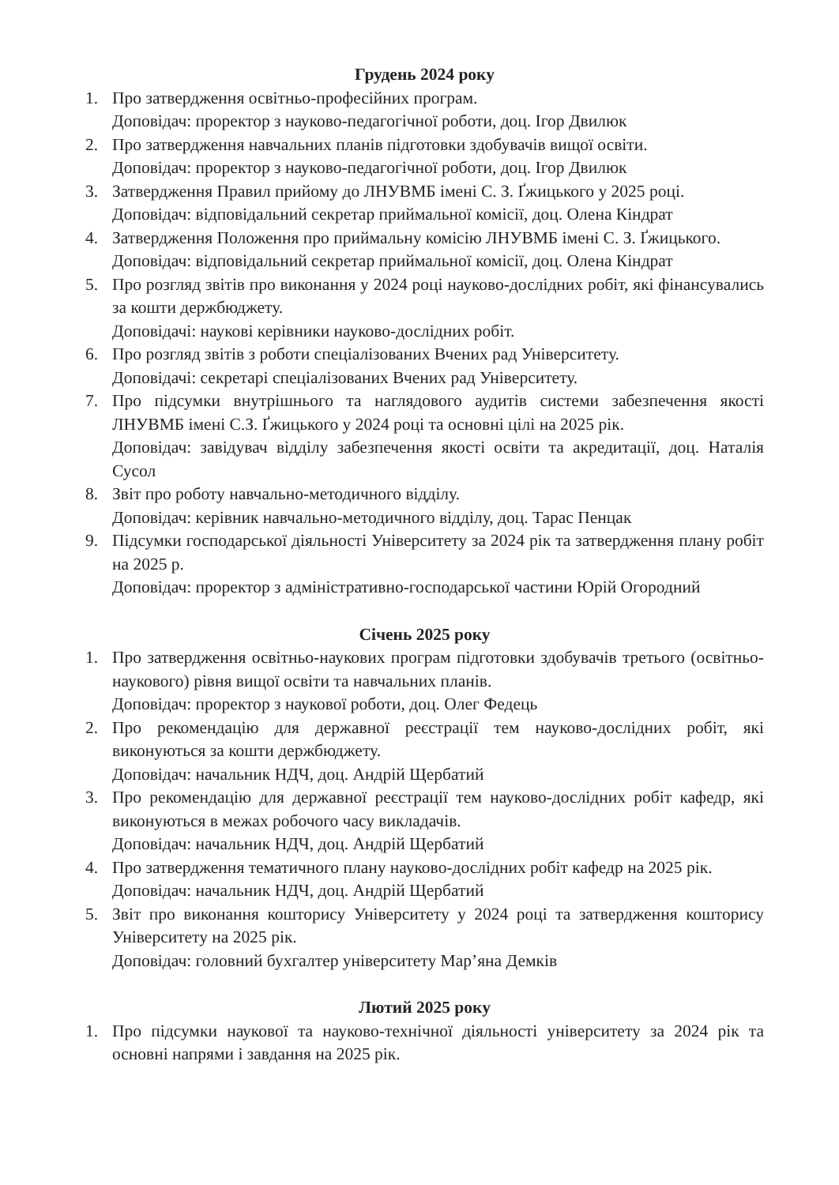Грудень 2024 року
1. Про затвердження освітньо-професійних програм.
Доповідач: проректор з науково-педагогічної роботи, доц. Ігор Двилюк
2. Про затвердження навчальних планів підготовки здобувачів вищої освіти.
Доповідач: проректор з науково-педагогічної роботи, доц. Ігор Двилюк
3. Затвердження Правил прийому до ЛНУВМБ імені С. З. Ґжицького у 2025 році.
Доповідач: відповідальний секретар приймальної комісії, доц. Олена Кіндрат
4. Затвердження Положення про приймальну комісію ЛНУВМБ імені С. З. Ґжицького.
Доповідач: відповідальний секретар приймальної комісії, доц. Олена Кіндрат
5. Про розгляд звітів про виконання у 2024 році науково-дослідних робіт, які фінансувались за кошти держбюджету.
Доповідачі: наукові керівники науково-дослідних робіт.
6. Про розгляд звітів з роботи спеціалізованих Вчених рад Університету.
Доповідачі: секретарі спеціалізованих Вчених рад Університету.
7. Про підсумки внутрішнього та наглядового аудитів системи забезпечення якості ЛНУВМБ імені С.З. Ґжицького у 2024 році та основні цілі на 2025 рік.
Доповідач: завідувач відділу забезпечення якості освіти та акредитації, доц. Наталія Сусол
8. Звіт про роботу навчально-методичного відділу.
Доповідач: керівник навчально-методичного відділу, доц. Тарас Пенцак
9. Підсумки господарської діяльності Університету за 2024 рік та затвердження плану робіт на 2025 р.
Доповідач: проректор з адміністративно-господарської частини Юрій Огородний
Січень 2025 року
1. Про затвердження освітньо-наукових програм підготовки здобувачів третього (освітньо-наукового) рівня вищої освіти та навчальних планів.
Доповідач: проректор з наукової роботи, доц. Олег Федець
2. Про рекомендацію для державної реєстрації тем науково-дослідних робіт, які виконуються за кошти держбюджету.
Доповідач: начальник НДЧ, доц. Андрій Щербатий
3. Про рекомендацію для державної реєстрації тем науково-дослідних робіт кафедр, які виконуються в межах робочого часу викладачів.
Доповідач: начальник НДЧ, доц. Андрій Щербатий
4. Про затвердження тематичного плану науково-дослідних робіт кафедр на 2025 рік.
Доповідач: начальник НДЧ, доц. Андрій Щербатий
5. Звіт про виконання кошторису Університету у 2024 році та затвердження кошторису Університету на 2025 рік.
Доповідач: головний бухгалтер університету Мар’яна Демків
Лютий 2025 року
1. Про підсумки наукової та науково-технічної діяльності університету за 2024 рік та основні напрями і завдання на 2025 рік.